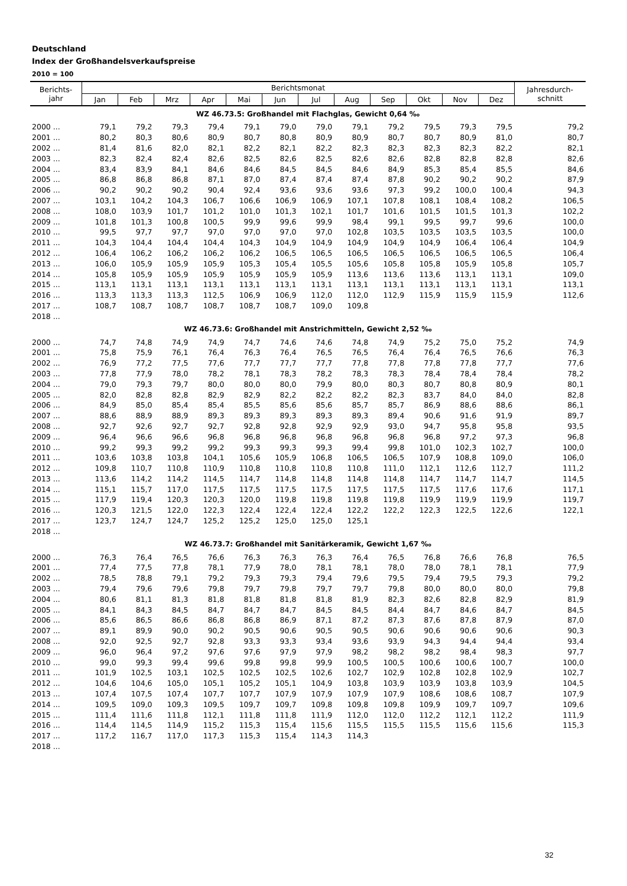Deutschland
Index der Großhandelsverkaufspreise
2010 = 100
| Berichts- jahr | Berichtsmonat | | | | | | | | | | | | Jahresdurch- schnitt |
| --- | --- | --- | --- | --- | --- | --- | --- | --- | --- | --- | --- | --- | --- |
| | Jan | Feb | Mrz | Apr | Mai | Jun | Jul | Aug | Sep | Okt | Nov | Dez | |
| WZ 46.73.5: Großhandel mit Flachglas, Gewicht 0,64 ‰ | | | | | | | | | | | | | |
| 2000 ... | 79,1 | 79,2 | 79,3 | 79,4 | 79,1 | 79,0 | 79,0 | 79,1 | 79,2 | 79,5 | 79,3 | 79,5 | 79,2 |
| 2001 ... | 80,2 | 80,3 | 80,6 | 80,9 | 80,7 | 80,8 | 80,9 | 80,9 | 80,7 | 80,7 | 80,9 | 81,0 | 80,7 |
| 2002 ... | 81,4 | 81,6 | 82,0 | 82,1 | 82,2 | 82,1 | 82,2 | 82,3 | 82,3 | 82,3 | 82,3 | 82,2 | 82,1 |
| 2003 ... | 82,3 | 82,4 | 82,4 | 82,6 | 82,5 | 82,6 | 82,5 | 82,6 | 82,6 | 82,8 | 82,8 | 82,8 | 82,6 |
| 2004 ... | 83,4 | 83,9 | 84,1 | 84,6 | 84,6 | 84,5 | 84,5 | 84,6 | 84,9 | 85,3 | 85,4 | 85,5 | 84,6 |
| 2005 ... | 86,8 | 86,8 | 86,8 | 87,1 | 87,0 | 87,4 | 87,4 | 87,4 | 87,8 | 90,2 | 90,2 | 90,2 | 87,9 |
| 2006 ... | 90,2 | 90,2 | 90,2 | 90,4 | 92,4 | 93,6 | 93,6 | 93,6 | 97,3 | 99,2 | 100,0 | 100,4 | 94,3 |
| 2007 ... | 103,1 | 104,2 | 104,3 | 106,7 | 106,6 | 106,9 | 106,9 | 107,1 | 107,8 | 108,1 | 108,4 | 108,2 | 106,5 |
| 2008 ... | 108,0 | 103,9 | 101,7 | 101,2 | 101,0 | 101,3 | 102,1 | 101,7 | 101,6 | 101,5 | 101,5 | 101,3 | 102,2 |
| 2009 ... | 101,8 | 101,3 | 100,8 | 100,5 | 99,9 | 99,6 | 99,9 | 98,4 | 99,1 | 99,5 | 99,7 | 99,6 | 100,0 |
| 2010 ... | 99,5 | 97,7 | 97,7 | 97,0 | 97,0 | 97,0 | 97,0 | 102,8 | 103,5 | 103,5 | 103,5 | 103,5 | 100,0 |
| 2011 ... | 104,3 | 104,4 | 104,4 | 104,4 | 104,3 | 104,9 | 104,9 | 104,9 | 104,9 | 104,9 | 106,4 | 106,4 | 104,9 |
| 2012 ... | 106,4 | 106,2 | 106,2 | 106,2 | 106,2 | 106,5 | 106,5 | 106,5 | 106,5 | 106,5 | 106,5 | 106,5 | 106,4 |
| 2013 ... | 106,0 | 105,9 | 105,9 | 105,9 | 105,3 | 105,4 | 105,5 | 105,6 | 105,8 | 105,8 | 105,9 | 105,8 | 105,7 |
| 2014 ... | 105,8 | 105,9 | 105,9 | 105,9 | 105,9 | 105,9 | 105,9 | 113,6 | 113,6 | 113,6 | 113,1 | 113,1 | 109,0 |
| 2015 ... | 113,1 | 113,1 | 113,1 | 113,1 | 113,1 | 113,1 | 113,1 | 113,1 | 113,1 | 113,1 | 113,1 | 113,1 | 113,1 |
| 2016 ... | 113,3 | 113,3 | 113,3 | 112,5 | 106,9 | 106,9 | 112,0 | 112,0 | 112,9 | 115,9 | 115,9 | 115,9 | 112,6 |
| 2017 ... | 108,7 | 108,7 | 108,7 | 108,7 | 108,7 | 108,7 | 109,0 | 109,8 | | | | | |
| 2018 ... | | | | | | | | | | | | | |
| WZ 46.73.6: Großhandel mit Anstrichmitteln, Gewicht 2,52 ‰ | | | | | | | | | | | | | |
| 2000 ... | 74,7 | 74,8 | 74,9 | 74,9 | 74,7 | 74,6 | 74,6 | 74,8 | 74,9 | 75,2 | 75,0 | 75,2 | 74,9 |
| 2001 ... | 75,8 | 75,9 | 76,1 | 76,4 | 76,3 | 76,4 | 76,5 | 76,5 | 76,4 | 76,4 | 76,5 | 76,6 | 76,3 |
| 2002 ... | 76,9 | 77,2 | 77,5 | 77,6 | 77,7 | 77,7 | 77,7 | 77,8 | 77,8 | 77,8 | 77,8 | 77,7 | 77,6 |
| 2003 ... | 77,8 | 77,9 | 78,0 | 78,2 | 78,1 | 78,3 | 78,2 | 78,3 | 78,3 | 78,4 | 78,4 | 78,4 | 78,2 |
| 2004 ... | 79,0 | 79,3 | 79,7 | 80,0 | 80,0 | 80,0 | 79,9 | 80,0 | 80,3 | 80,7 | 80,8 | 80,9 | 80,1 |
| 2005 ... | 82,0 | 82,8 | 82,8 | 82,9 | 82,9 | 82,2 | 82,2 | 82,2 | 82,3 | 83,7 | 84,0 | 84,0 | 82,8 |
| 2006 ... | 84,9 | 85,0 | 85,4 | 85,4 | 85,5 | 85,6 | 85,6 | 85,7 | 85,7 | 86,9 | 88,6 | 88,6 | 86,1 |
| 2007 ... | 88,6 | 88,9 | 88,9 | 89,3 | 89,3 | 89,3 | 89,3 | 89,3 | 89,4 | 90,6 | 91,6 | 91,9 | 89,7 |
| 2008 ... | 92,7 | 92,6 | 92,7 | 92,7 | 92,8 | 92,8 | 92,9 | 92,9 | 93,0 | 94,7 | 95,8 | 95,8 | 93,5 |
| 2009 ... | 96,4 | 96,6 | 96,6 | 96,8 | 96,8 | 96,8 | 96,8 | 96,8 | 96,8 | 96,8 | 97,2 | 97,3 | 96,8 |
| 2010 ... | 99,2 | 99,3 | 99,2 | 99,2 | 99,3 | 99,3 | 99,3 | 99,4 | 99,8 | 101,0 | 102,3 | 102,7 | 100,0 |
| 2011 ... | 103,6 | 103,8 | 103,8 | 104,1 | 105,6 | 105,9 | 106,8 | 106,5 | 106,5 | 107,9 | 108,8 | 109,0 | 106,0 |
| 2012 ... | 109,8 | 110,7 | 110,8 | 110,9 | 110,8 | 110,8 | 110,8 | 110,8 | 111,0 | 112,1 | 112,6 | 112,7 | 111,2 |
| 2013 ... | 113,6 | 114,2 | 114,2 | 114,5 | 114,7 | 114,8 | 114,8 | 114,8 | 114,8 | 114,7 | 114,7 | 114,7 | 114,5 |
| 2014 ... | 115,1 | 115,7 | 117,0 | 117,5 | 117,5 | 117,5 | 117,5 | 117,5 | 117,5 | 117,5 | 117,6 | 117,6 | 117,1 |
| 2015 ... | 117,9 | 119,4 | 120,3 | 120,3 | 120,0 | 119,8 | 119,8 | 119,8 | 119,8 | 119,9 | 119,9 | 119,9 | 119,7 |
| 2016 ... | 120,3 | 121,5 | 122,0 | 122,3 | 122,4 | 122,4 | 122,4 | 122,2 | 122,2 | 122,3 | 122,5 | 122,6 | 122,1 |
| 2017 ... | 123,7 | 124,7 | 124,7 | 125,2 | 125,2 | 125,0 | 125,0 | 125,1 | | | | | |
| 2018 ... | | | | | | | | | | | | | |
| WZ 46.73.7: Großhandel mit Sanitärkeramik, Gewicht 1,67 ‰ | | | | | | | | | | | | | |
| 2000 ... | 76,3 | 76,4 | 76,5 | 76,6 | 76,3 | 76,3 | 76,3 | 76,4 | 76,5 | 76,8 | 76,6 | 76,8 | 76,5 |
| 2001 ... | 77,4 | 77,5 | 77,8 | 78,1 | 77,9 | 78,0 | 78,1 | 78,1 | 78,0 | 78,0 | 78,1 | 78,1 | 77,9 |
| 2002 ... | 78,5 | 78,8 | 79,1 | 79,2 | 79,3 | 79,3 | 79,4 | 79,6 | 79,5 | 79,4 | 79,5 | 79,3 | 79,2 |
| 2003 ... | 79,4 | 79,6 | 79,6 | 79,8 | 79,7 | 79,8 | 79,7 | 79,7 | 79,8 | 80,0 | 80,0 | 80,0 | 79,8 |
| 2004 ... | 80,6 | 81,1 | 81,3 | 81,8 | 81,8 | 81,8 | 81,8 | 81,9 | 82,3 | 82,6 | 82,8 | 82,9 | 81,9 |
| 2005 ... | 84,1 | 84,3 | 84,5 | 84,7 | 84,7 | 84,7 | 84,5 | 84,5 | 84,4 | 84,7 | 84,6 | 84,7 | 84,5 |
| 2006 ... | 85,6 | 86,5 | 86,6 | 86,8 | 86,8 | 86,9 | 87,1 | 87,2 | 87,3 | 87,6 | 87,8 | 87,9 | 87,0 |
| 2007 ... | 89,1 | 89,9 | 90,0 | 90,2 | 90,5 | 90,6 | 90,5 | 90,5 | 90,6 | 90,6 | 90,6 | 90,6 | 90,3 |
| 2008 ... | 92,0 | 92,5 | 92,7 | 92,8 | 93,3 | 93,3 | 93,4 | 93,6 | 93,9 | 94,3 | 94,4 | 94,4 | 93,4 |
| 2009 ... | 96,0 | 96,4 | 97,2 | 97,6 | 97,6 | 97,9 | 97,9 | 98,2 | 98,2 | 98,2 | 98,4 | 98,3 | 97,7 |
| 2010 ... | 99,0 | 99,3 | 99,4 | 99,6 | 99,8 | 99,8 | 99,9 | 100,5 | 100,5 | 100,6 | 100,6 | 100,7 | 100,0 |
| 2011 ... | 101,9 | 102,5 | 103,1 | 102,5 | 102,5 | 102,5 | 102,6 | 102,7 | 102,9 | 102,8 | 102,8 | 102,9 | 102,7 |
| 2012 ... | 104,6 | 104,6 | 105,0 | 105,1 | 105,2 | 105,1 | 104,9 | 103,8 | 103,9 | 103,9 | 103,8 | 103,9 | 104,5 |
| 2013 ... | 107,4 | 107,5 | 107,4 | 107,7 | 107,7 | 107,9 | 107,9 | 107,9 | 107,9 | 108,6 | 108,6 | 108,7 | 107,9 |
| 2014 ... | 109,5 | 109,0 | 109,3 | 109,5 | 109,7 | 109,7 | 109,8 | 109,8 | 109,8 | 109,9 | 109,7 | 109,7 | 109,6 |
| 2015 ... | 111,4 | 111,6 | 111,8 | 112,1 | 111,8 | 111,8 | 111,9 | 112,0 | 112,0 | 112,2 | 112,1 | 112,2 | 111,9 |
| 2016 ... | 114,4 | 114,5 | 114,9 | 115,2 | 115,3 | 115,4 | 115,6 | 115,5 | 115,5 | 115,5 | 115,6 | 115,6 | 115,3 |
| 2017 ... | 117,2 | 116,7 | 117,0 | 117,3 | 115,3 | 115,4 | 114,3 | 114,3 | | | | | |
| 2018 ... | | | | | | | | | | | | | |
32